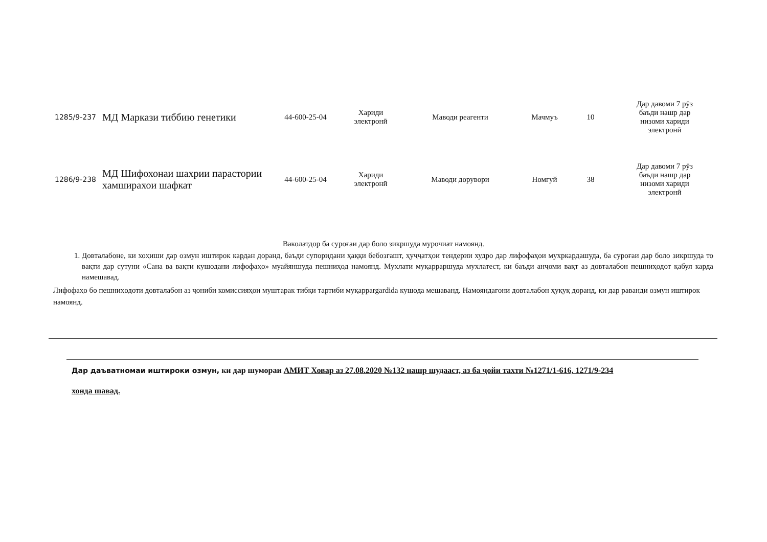| 1285/9-237 | МД Маркази тиббию генетики | 44-600-25-04 | Хариди электронӣ | Маводи реагенти | Мачмуъ | 10 | Дар давоми 7 рӯз баъди нашр дар низоми хариди электронӣ |
| 1286/9-238 | МД Шифохонаи шахрии парастории хамширахои шафкат | 44-600-25-04 | Хариди электронӣ | Маводи дорувори | Номгуй | 38 | Дар давоми 7 рӯз баъди нашр дар низоми хариди электронӣ |
Ваколатдор ба суроғаи дар боло зикршуда мурочиат намоянд.
1. Довталабоне, ки хоҳиши дар озмун иштирок кардан доранд, баъди супоридани ҳаққи бебозгашт, ҳуҷҷатҳои тендерии худро дар лифофаҳои мухркардашуда, ба суроғаи дар боло зикршуда то вақти дар сутуни «Сана ва вақти кушодани лифофаҳо» муайяншуда пешниҳод намоянд. Мухлати муқарраршуда мухлатест, ки баъди анҷоми вақт аз довталабон пешниҳодот қабул карда намешавад.
Лифофаҳо бо пешниҳодоти довталабон аз ҷониби комиссияҳои муштарак тибқи тартиби муқаррargardida кушода мешаванд. Намояндагони довталабон ҳуқуқ доранд, ки дар раванди озмун иштирок намоянд.
Дар даъватномаи иштироки озмун, ки дар шумораи АМИТ Ховар аз 27.08.2020 №132 нашр шудааст, аз ба ҷойи тахти №1271/1-616, 1271/9-234
хонда шавад.